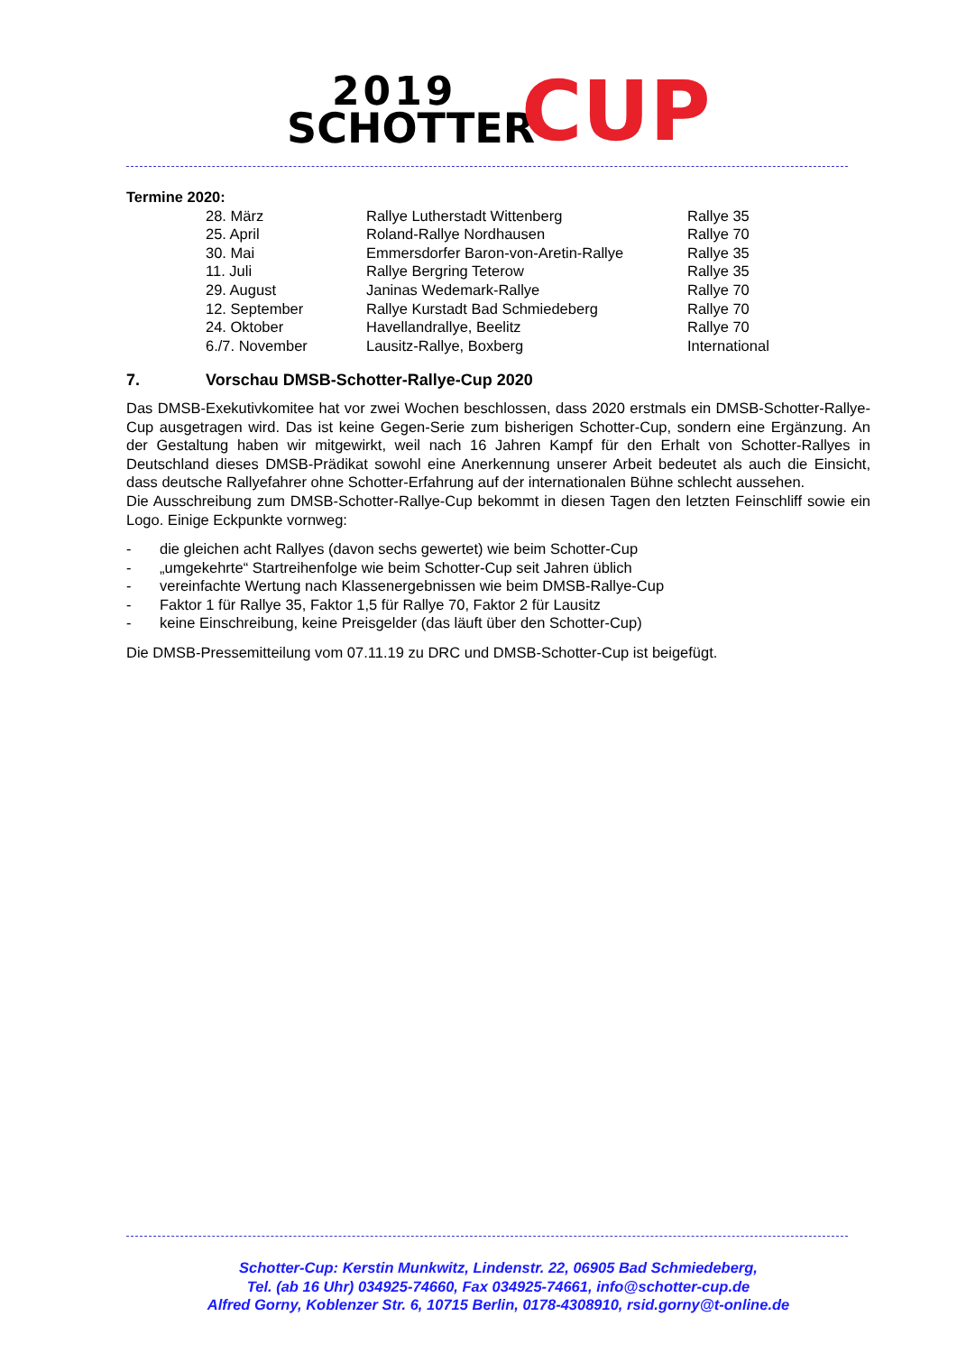2019
SCHOTTER CUP
Termine 2020:
| 28. März | Rallye Lutherstadt Wittenberg | Rallye 35 |
| 25. April | Roland-Rallye Nordhausen | Rallye 70 |
| 30. Mai | Emmersdorfer Baron-von-Aretin-Rallye | Rallye 35 |
| 11. Juli | Rallye Bergring Teterow | Rallye 35 |
| 29. August | Janinas Wedemark-Rallye | Rallye 70 |
| 12. September | Rallye Kurstadt Bad Schmiedeberg | Rallye 70 |
| 24. Oktober | Havellandrallye, Beelitz | Rallye 70 |
| 6./7. November | Lausitz-Rallye, Boxberg | International |
7. Vorschau DMSB-Schotter-Rallye-Cup 2020
Das DMSB-Exekutivkomitee hat vor zwei Wochen beschlossen, dass 2020 erstmals ein DMSB-Schotter-Rallye-Cup ausgetragen wird. Das ist keine Gegen-Serie zum bisherigen Schotter-Cup, sondern eine Ergänzung. An der Gestaltung haben wir mitgewirkt, weil nach 16 Jahren Kampf für den Erhalt von Schotter-Rallyes in Deutschland dieses DMSB-Prädikat sowohl eine Anerkennung unserer Arbeit bedeutet als auch die Einsicht, dass deutsche Rallyefahrer ohne Schotter-Erfahrung auf der internationalen Bühne schlecht aussehen.
Die Ausschreibung zum DMSB-Schotter-Rallye-Cup bekommt in diesen Tagen den letzten Feinschliff sowie ein Logo. Einige Eckpunkte vornweg:
- die gleichen acht Rallyes (davon sechs gewertet) wie beim Schotter-Cup
- „umgekehrte“ Startreihenfolge wie beim Schotter-Cup seit Jahren üblich
- vereinfachte Wertung nach Klassenergebnissen wie beim DMSB-Rallye-Cup
- Faktor 1 für Rallye 35, Faktor 1,5 für Rallye 70, Faktor 2 für Lausitz
- keine Einschreibung, keine Preisgelder (das läuft über den Schotter-Cup)
Die DMSB-Pressemitteilung vom 07.11.19 zu DRC und DMSB-Schotter-Cup ist beigefügt.
Schotter-Cup: Kerstin Munkwitz, Lindenstr. 22, 06905 Bad Schmiedeberg,
Tel. (ab 16 Uhr) 034925-74660, Fax 034925-74661, info@schotter-cup.de
Alfred Gorny, Koblenzer Str. 6, 10715 Berlin, 0178-4308910, rsid.gorny@t-online.de